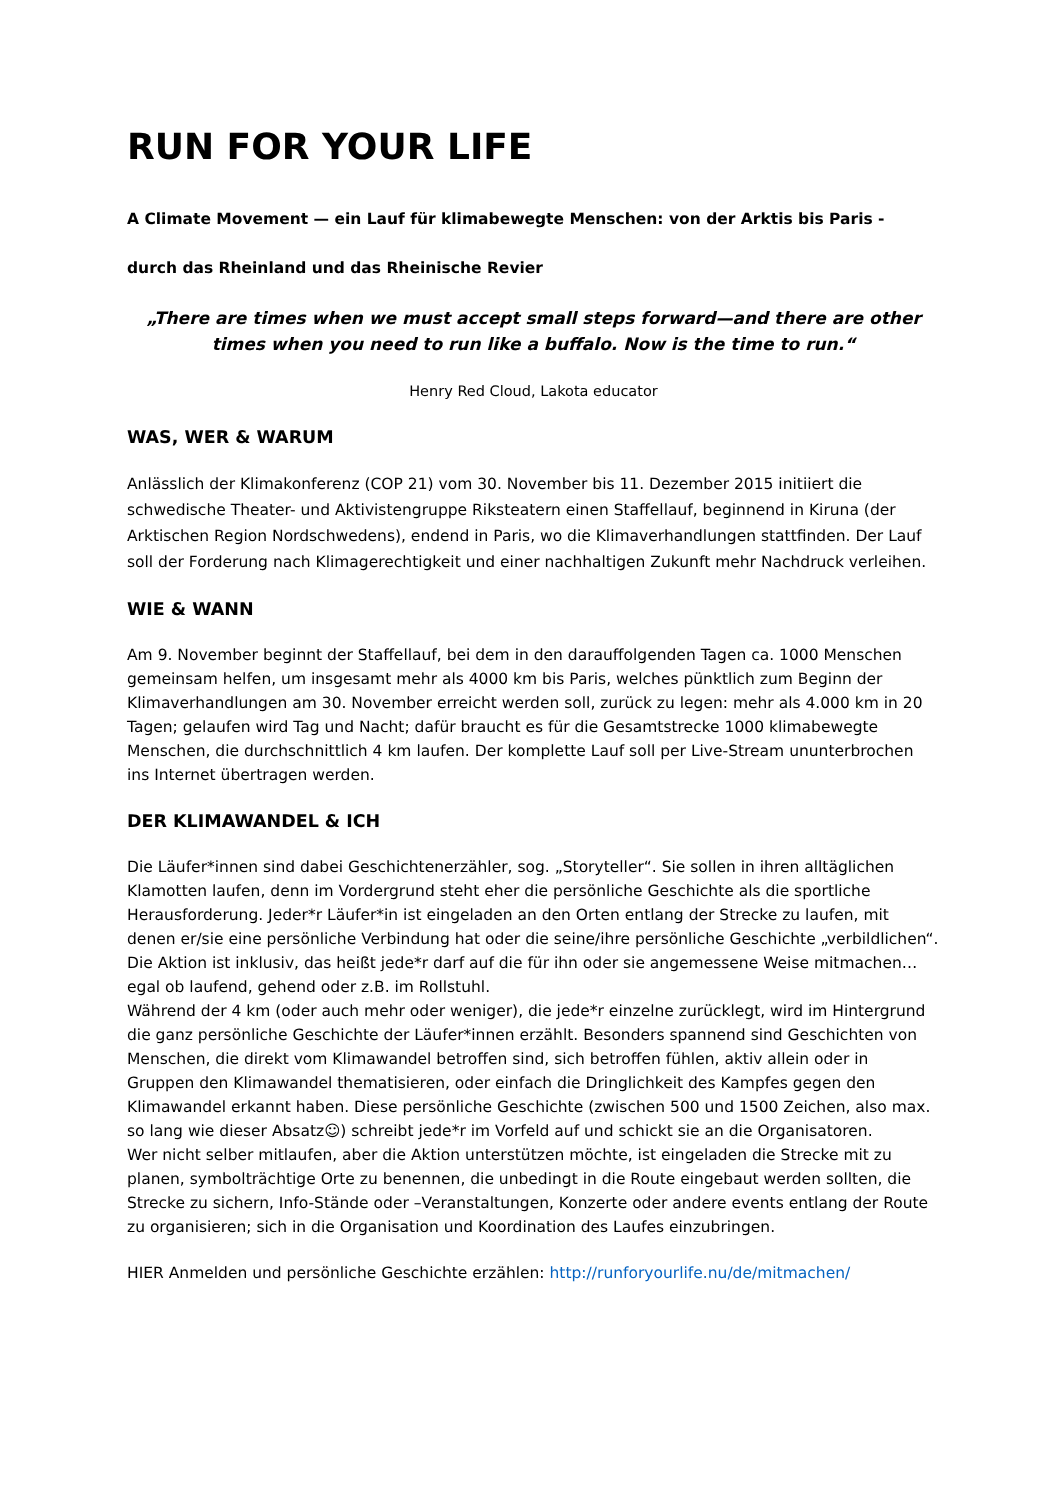RUN FOR YOUR LIFE
A Climate Movement — ein Lauf für klimabewegte Menschen: von der Arktis bis Paris -
durch das Rheinland und das Rheinische Revier
„There are times when we must accept small steps forward—and there are other times when you need to run like a buffalo. Now is the time to run.“
Henry Red Cloud, Lakota educator
WAS, WER & WARUM
Anlässlich der Klimakonferenz (COP 21) vom 30. November bis 11. Dezember 2015 initiiert die schwedische Theater- und Aktivistengruppe Riksteatern einen Staffellauf, beginnend in Kiruna (der Arktischen Region Nordschwedens), endend in Paris, wo die Klimaverhandlungen stattfinden. Der Lauf soll der Forderung nach Klimagerechtigkeit und einer nachhaltigen Zukunft mehr Nachdruck verleihen.
WIE & WANN
Am 9. November beginnt der Staffellauf, bei dem in den darauffolgenden Tagen ca. 1000 Menschen gemeinsam helfen, um insgesamt mehr als 4000 km bis Paris, welches pünktlich zum Beginn der Klimaverhandlungen am 30. November erreicht werden soll, zurück zu legen: mehr als 4.000 km in 20 Tagen; gelaufen wird Tag und Nacht; dafür braucht es für die Gesamtstrecke 1000 klimabewegte Menschen, die durchschnittlich 4 km laufen. Der komplette Lauf soll per Live-Stream ununterbrochen ins Internet übertragen werden.
DER KLIMAWANDEL & ICH
Die Läufer*innen sind dabei Geschichtenerzähler, sog. „Storyteller“. Sie sollen in ihren alltäglichen Klamotten laufen, denn im Vordergrund steht eher die persönliche Geschichte als die sportliche Herausforderung. Jeder*r Läufer*in ist eingeladen an den Orten entlang der Strecke zu laufen, mit denen er/sie eine persönliche Verbindung hat oder die seine/ihre persönliche Geschichte „verbildlichen“. Die Aktion ist inklusiv, das heißt jede*r darf auf die für ihn oder sie angemessene Weise mitmachen… egal ob laufend, gehend oder z.B. im Rollstuhl.
Während der 4 km (oder auch mehr oder weniger), die jede*r einzelne zurücklegt, wird im Hintergrund die ganz persönliche Geschichte der Läufer*innen erzählt. Besonders spannend sind Geschichten von Menschen, die direkt vom Klimawandel betroffen sind, sich betroffen fühlen, aktiv allein oder in Gruppen den Klimawandel thematisieren, oder einfach die Dringlichkeit des Kampfes gegen den Klimawandel erkannt haben. Diese persönliche Geschichte (zwischen 500 und 1500 Zeichen, also max. so lang wie dieser Absatz☺) schreibt jede*r im Vorfeld auf und schickt sie an die Organisatoren.
Wer nicht selber mitlaufen, aber die Aktion unterstützen möchte, ist eingeladen die Strecke mit zu planen, symbolträchtige Orte zu benennen, die unbedingt in die Route eingebaut werden sollten, die Strecke zu sichern, Info-Stände oder –Veranstaltungen, Konzerte oder andere events entlang der Route zu organisieren; sich in die Organisation und Koordination des Laufes einzubringen.
HIER Anmelden und persönliche Geschichte erzählen: http://runforyourlife.nu/de/mitmachen/